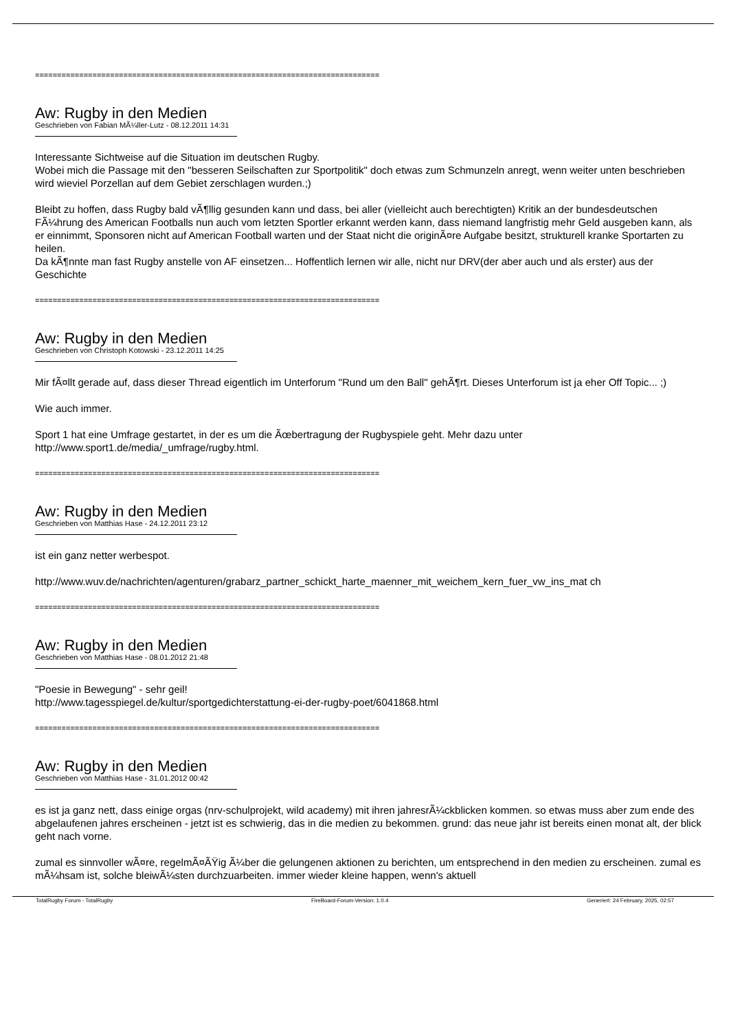==============================================================================
Aw: Rugby in den Medien
Geschrieben von Fabian MÃ¼ller-Lutz - 08.12.2011 14:31
Interessante Sichtweise auf die Situation im deutschen Rugby.
Wobei mich die Passage mit den "besseren Seilschaften zur Sportpolitik" doch etwas zum Schmunzeln anregt, wenn weiter unten beschrieben wird wieviel Porzellan auf dem Gebiet zerschlagen wurden.;)
Bleibt zu hoffen, dass Rugby bald vÃ¶llig gesunden kann und dass, bei aller (vielleicht auch berechtigten) Kritik an der bundesdeutschen FÃ¼hrung des American Footballs nun auch vom letzten Sportler erkannt werden kann, dass niemand langfristig mehr Geld ausgeben kann, als er einnimmt, Sponsoren nicht auf American Football warten und der Staat nicht die originÃ¤re Aufgabe besitzt, strukturell kranke Sportarten zu heilen.
Da kÃ¶nnte man fast Rugby anstelle von AF einsetzen... Hoffentlich lernen wir alle, nicht nur DRV(der aber auch und als erster) aus der Geschichte
==============================================================================
Aw: Rugby in den Medien
Geschrieben von Christoph Kotowski - 23.12.2011 14:25
Mir fÃ¤llt gerade auf, dass dieser Thread eigentlich im Unterforum "Rund um den Ball" gehÃ¶rt. Dieses Unterforum ist ja eher Off Topic... ;)
Wie auch immer.
Sport 1 hat eine Umfrage gestartet, in der es um die Ãœbertragung der Rugbyspiele geht. Mehr dazu unter http://www.sport1.de/media/_umfrage/rugby.html.
==============================================================================
Aw: Rugby in den Medien
Geschrieben von Matthias Hase - 24.12.2011 23:12
ist ein ganz netter werbespot.
http://www.wuv.de/nachrichten/agenturen/grabarz_partner_schickt_harte_maenner_mit_weichem_kern_fuer_vw_ins_mat ch
==============================================================================
Aw: Rugby in den Medien
Geschrieben von Matthias Hase - 08.01.2012 21:48
"Poesie in Bewegung" - sehr geil!
http://www.tagesspiegel.de/kultur/sportgedichterstattung-ei-der-rugby-poet/6041868.html
==============================================================================
Aw: Rugby in den Medien
Geschrieben von Matthias Hase - 31.01.2012 00:42
es ist ja ganz nett, dass einige orgas (nrv-schulprojekt, wild academy) mit ihren jahresrÃ¼ckblicken kommen. so etwas muss aber zum ende des abgelaufenen jahres erscheinen - jetzt ist es schwierig, das in die medien zu bekommen. grund: das neue jahr ist bereits einen monat alt, der blick geht nach vorne.
zumal es sinnvoller wÃ¤re, regelmÃ¤ÃŸig Ã¼ber die gelungenen aktionen zu berichten, um entsprechend in den medien zu erscheinen. zumal es mÃ¼hsam ist, solche bleiwÃ¼sten durchzuarbeiten. immer wieder kleine happen, wenn's aktuell
TotalRugby Forum - TotalRugby FireBoard-Forum-Version: 1.0.4 Generiert: 24 February, 2025, 02:57